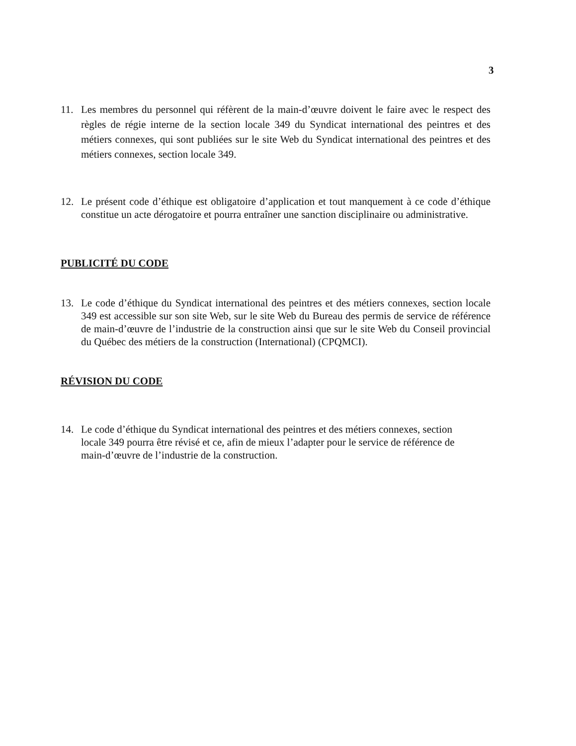3
11. Les membres du personnel qui réfèrent de la main-d’œuvre doivent le faire avec le respect des règles de régie interne de la section locale 349 du Syndicat international des peintres et des métiers connexes, qui sont publiées sur le site Web du Syndicat international des peintres et des métiers connexes, section locale 349.
12. Le présent code d’éthique est obligatoire d’application et tout manquement à ce code d’éthique constitue un acte dérogatoire et pourra entraîner une sanction disciplinaire ou administrative.
PUBLICITÉ DU CODE
13. Le code d’éthique du Syndicat international des peintres et des métiers connexes, section locale 349 est accessible sur son site Web, sur le site Web du Bureau des permis de service de référence de main-d’œuvre de l’industrie de la construction ainsi que sur le site Web du Conseil provincial du Québec des métiers de la construction (International) (CPQMCI).
RÉVISION DU CODE
14. Le code d’éthique du Syndicat international des peintres et des métiers connexes, section locale 349 pourra être révisé et ce, afin de mieux l’adapter pour le service de référence de main-d’œuvre de l’industrie de la construction.